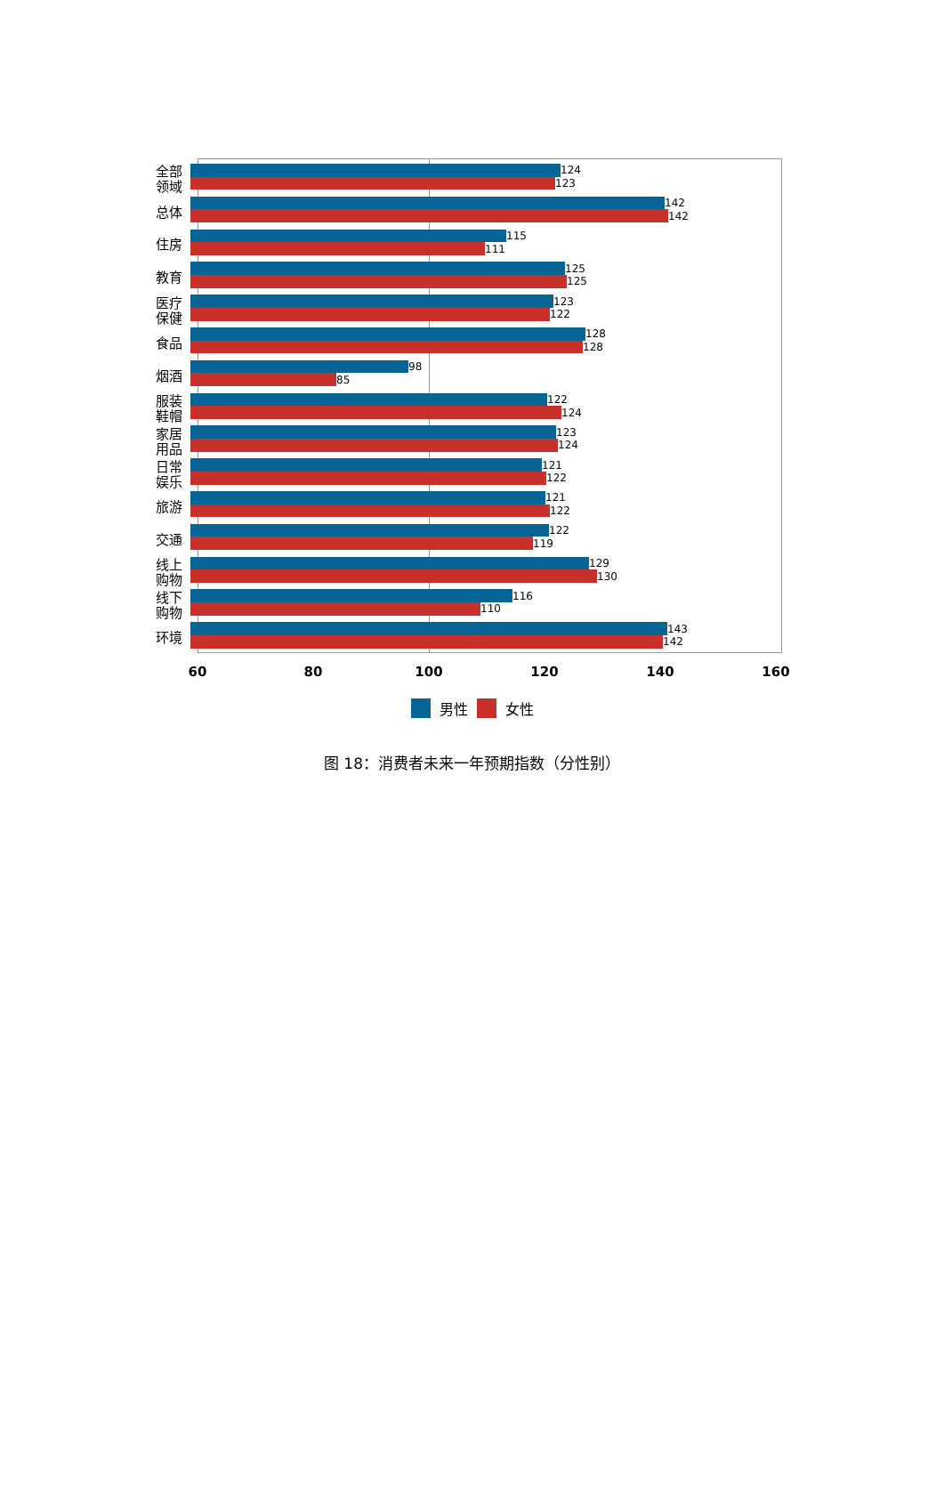全部
领域
124
123
总体
142
142
住房
115
111
教育
125
125
医疗
保健
123
122
食品
128
128
烟酒
98
85
服装
鞋帽
122
124
家居
用品
123
124
日常
娱乐
121
122
旅游
121
122
交通
122
119
线上
购物
129
130
线下
购物
116
110
环境
143
142
60 80 100 120 140 160
男性 女性
图 18：消费者未来一年预期指数（分性别）